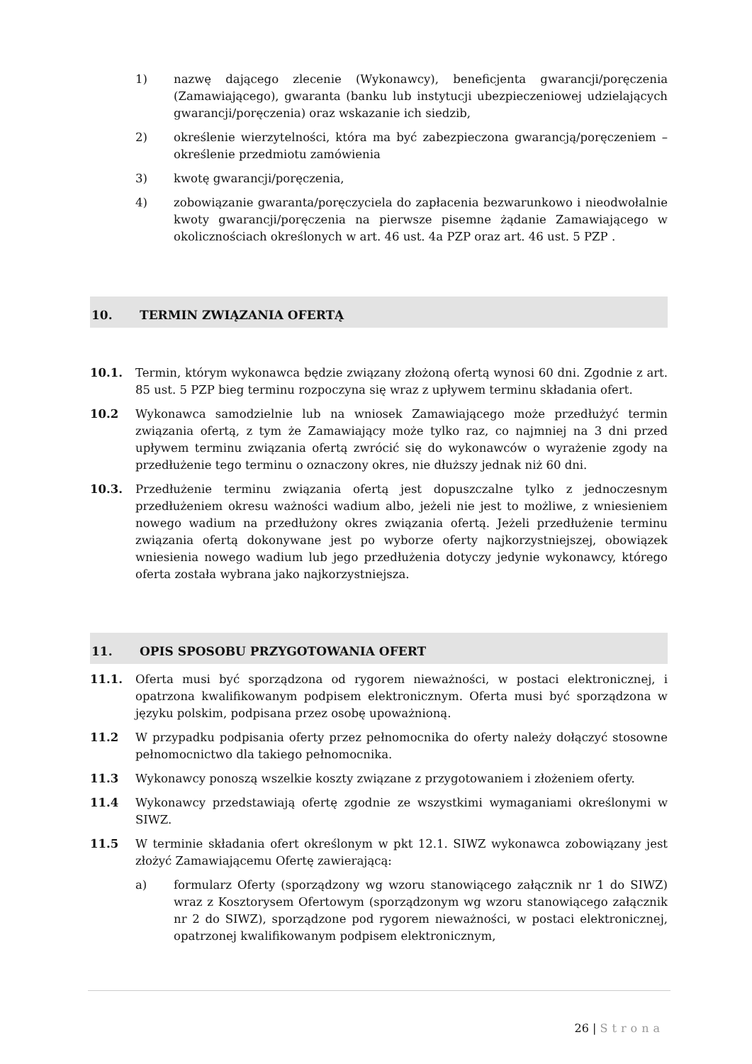1) nazwę dającego zlecenie (Wykonawcy), beneficjenta gwarancji/poręczenia (Zamawiającego), gwaranta (banku lub instytucji ubezpieczeniowej udzielających gwarancji/poręczenia) oraz wskazanie ich siedzib,
2) określenie wierzytelności, która ma być zabezpieczona gwarancją/poręczeniem – określenie przedmiotu zamówienia
3) kwotę gwarancji/poręczenia,
4) zobowiązanie gwaranta/poręczyciela do zapłacenia bezwarunkowo i nieodwołalnie kwoty gwarancji/poręczenia na pierwsze pisemne żądanie Zamawiającego w okolicznościach określonych w art. 46 ust. 4a PZP oraz art. 46 ust. 5 PZP .
10. TERMIN ZWIĄZANIA OFERTĄ
10.1. Termin, którym wykonawca będzie związany złożoną ofertą wynosi 60 dni. Zgodnie z art. 85 ust. 5 PZP bieg terminu rozpoczyna się wraz z upływem terminu składania ofert.
10.2 Wykonawca samodzielnie lub na wniosek Zamawiającego może przedłużyć termin związania ofertą, z tym że Zamawiający może tylko raz, co najmniej na 3 dni przed upływem terminu związania ofertą zwrócić się do wykonawców o wyrażenie zgody na przedłużenie tego terminu o oznaczony okres, nie dłuższy jednak niż 60 dni.
10.3. Przedłużenie terminu związania ofertą jest dopuszczalne tylko z jednoczesnym przedłużeniem okresu ważności wadium albo, jeżeli nie jest to możliwe, z wniesieniem nowego wadium na przedłużony okres związania ofertą. Jeżeli przedłużenie terminu związania ofertą dokonywane jest po wyborze oferty najkorzystniejszej, obowiązek wniesienia nowego wadium lub jego przedłużenia dotyczy jedynie wykonawcy, którego oferta została wybrana jako najkorzystniejsza.
11. OPIS SPOSOBU PRZYGOTOWANIA OFERT
11.1. Oferta musi być sporządzona od rygorem nieważności, w postaci elektronicznej, i opatrzona kwalifikowanym podpisem elektronicznym. Oferta musi być sporządzona w języku polskim, podpisana przez osobę upoważnioną.
11.2 W przypadku podpisania oferty przez pełnomocnika do oferty należy dołączyć stosowne pełnomocnictwo dla takiego pełnomocnika.
11.3 Wykonawcy ponoszą wszelkie koszty związane z przygotowaniem i złożeniem oferty.
11.4 Wykonawcy przedstawiają ofertę zgodnie ze wszystkimi wymaganiami określonymi w SIWZ.
11.5 W terminie składania ofert określonym w pkt 12.1. SIWZ wykonawca zobowiązany jest złożyć Zamawiającemu Ofertę zawierającą:
a) formularz Oferty (sporządzony wg wzoru stanowiącego załącznik nr 1 do SIWZ) wraz z Kosztorysem Ofertowym (sporządzonym wg wzoru stanowiącego załącznik nr 2 do SIWZ), sporządzone pod rygorem nieważności, w postaci elektronicznej, opatrzonej kwalifikowanym podpisem elektronicznym,
26 | Strona